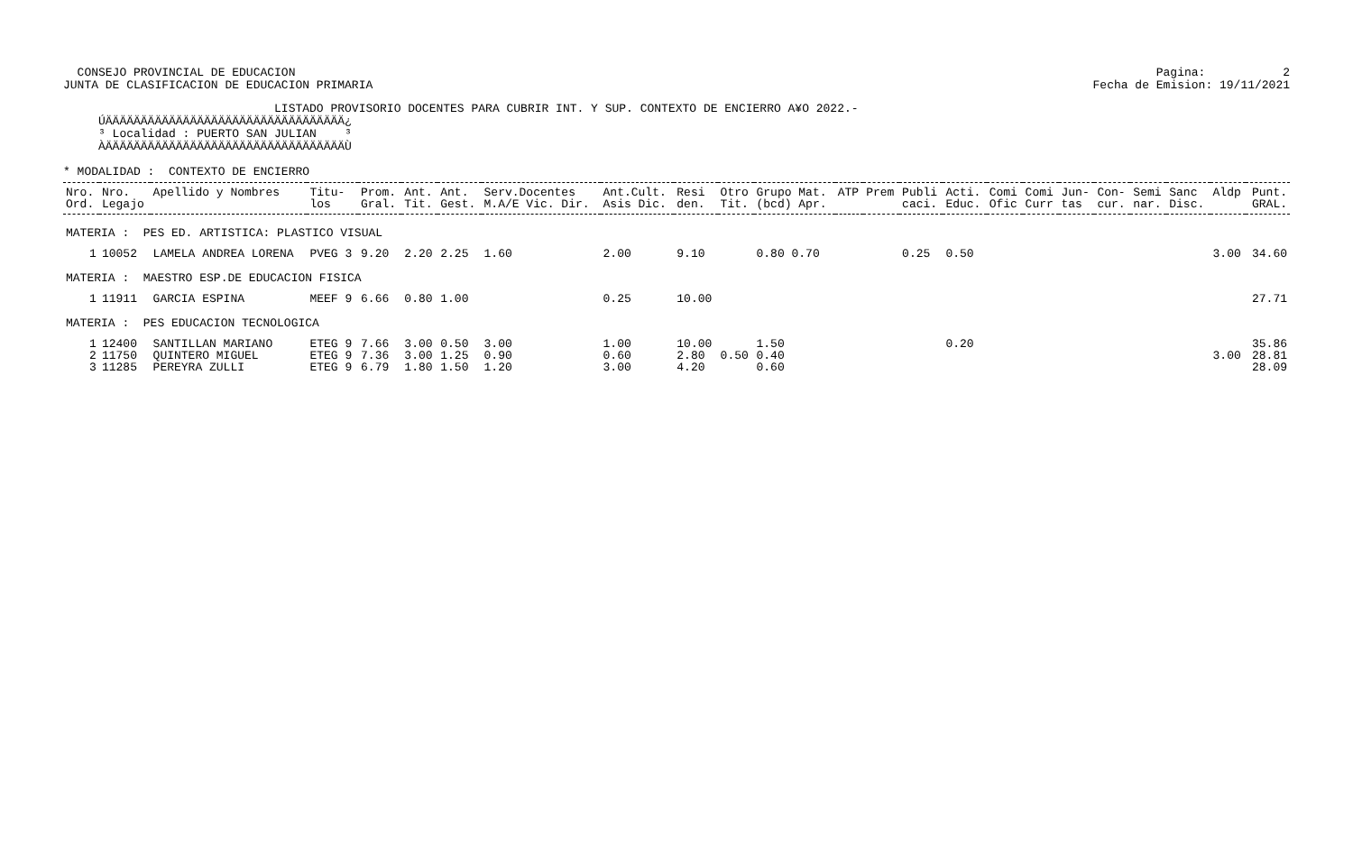CONSEJO PROVINCIAL DE EDUCACION
JUNTA DE CLASIFICACION DE EDUCACION PRIMARIA Pagina: 2
Fecha de Emision: 19/11/2021
                              LISTADO PROVISORIO DOCENTES PARA CUBRIR INT. Y SUP. CONTEXTO DE ENCIERRO A¥O 2022.-
     ÚÄÄÄÄÄÄÄÄÄÄÄÄÄÄÄÄÄÄÄÄÄÄÄÄÄÄÄÄÄÄÄÄÄÄ¿
     ³ Localidad : PUERTO SAN JULIAN    ³
     ÀÄÄÄÄÄÄÄÄÄÄÄÄÄÄÄÄÄÄÄÄÄÄÄÄÄÄÄÄÄÄÄÄÄÄÙ

* MODALIDAD :  CONTEXTO DE ENCIERRO
| Nro. Ord. | Nro. Legajo | Apellido y Nombres | Titu- los | Prom. Gral. | Ant. Tit. | Ant. Gest. | Serv.Docentes M.A/E Vic. Dir. | Ant.Cult. Asis Dic. | Resi den. | Otro Tit. | Grupo Mat. (bcd) Apr. | ATP | Prem | Publi caci. | Acti. Educ. | Comi Ofic | Comi Curr | Jun- tas | Con- cur. | Semi nar. | Sanc Disc. | Aldp | Punt. GRAL. |
| --- | --- | --- | --- | --- | --- | --- | --- | --- | --- | --- | --- | --- | --- | --- | --- | --- | --- | --- | --- | --- | --- | --- | --- |
| MATERIA : PES ED. ARTISTICA: PLASTICO VISUAL | | | | | | | | | | | | | | | | | | | | | | | |
| 1 | 10052 | LAMELA ANDREA LORENA | PVEG 3 | 9.20 | 2.20 | 2.25 | 1.60 | 2.00 | 9.10 | | 0.80 0.70 | | | 0.25 | 0.50 | | | | | | | 3.00 | 34.60 |
| MATERIA : MAESTRO ESP.DE EDUCACION FISICA | | | | | | | | | | | | | | | | | | | | | | | |
| 1 | 11911 | GARCIA ESPINA | MEEF 9 | 6.66 | 0.80 | 1.00 | | 0.25 | 10.00 | | | | | | | | | | | | | | 27.71 |
| MATERIA : PES EDUCACION TECNOLOGICA | | | | | | | | | | | | | | | | | | | | | | | |
| 1 | 12400 | SANTILLAN MARIANO | ETEG 9 | 7.66 | 3.00 | 0.50 | 3.00 | 1.00 | 10.00 | | 1.50 | | | | 0.20 | | | | | | | | 35.86 |
| 2 | 11750 | QUINTERO MIGUEL | ETEG 9 | 7.36 | 3.00 | 1.25 | 0.90 | 0.60 | 2.80 | 0.50 | 0.40 | | | | | | | | | | | 3.00 | 28.81 |
| 3 | 11285 | PEREYRA ZULLI | ETEG 9 | 6.79 | 1.80 | 1.50 | 1.20 | 3.00 | 4.20 | | 0.60 | | | | | | | | | | | | 28.09 |